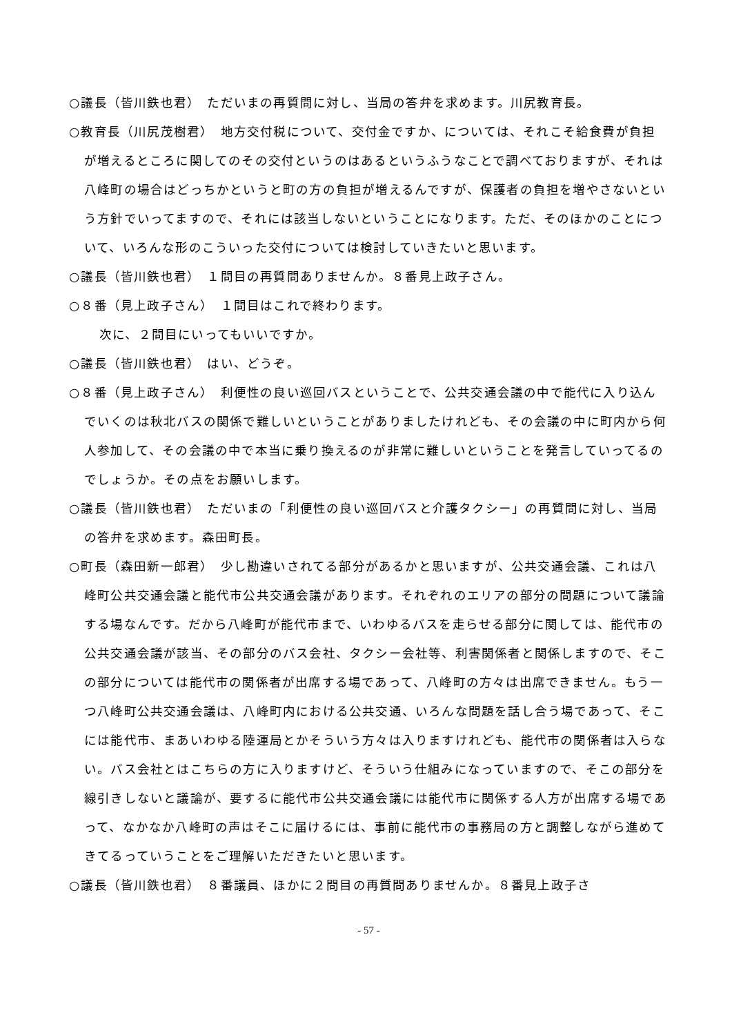○議長（皆川鉄也君）　ただいまの再質問に対し、当局の答弁を求めます。川尻教育長。
○教育長（川尻茂樹君）　地方交付税について、交付金ですか、については、それこそ給食費が負担が増えるところに関してのその交付というのはあるというふうなことで調べておりますが、それは八峰町の場合はどっちかというと町の方の負担が増えるんですが、保護者の負担を増やさないという方針でいってますので、それには該当しないということになります。ただ、そのほかのことについて、いろんな形のこういった交付については検討していきたいと思います。
○議長（皆川鉄也君）　１問目の再質問ありませんか。８番見上政子さん。
○８番（見上政子さん）　１問目はこれで終わります。
次に、２問目にいってもいいですか。
○議長（皆川鉄也君）　はい、どうぞ。
○８番（見上政子さん）　利便性の良い巡回バスということで、公共交通会議の中で能代に入り込んでいくのは秋北バスの関係で難しいということがありましたけれども、その会議の中に町内から何人参加して、その会議の中で本当に乗り換えるのが非常に難しいということを発言していってるのでしょうか。その点をお願いします。
○議長（皆川鉄也君）　ただいまの「利便性の良い巡回バスと介護タクシー」の再質問に対し、当局の答弁を求めます。森田町長。
○町長（森田新一郎君）　少し勘違いされてる部分があるかと思いますが、公共交通会議、これは八峰町公共交通会議と能代市公共交通会議があります。それぞれのエリアの部分の問題について議論する場なんです。だから八峰町が能代市まで、いわゆるバスを走らせる部分に関しては、能代市の公共交通会議が該当、その部分のバス会社、タクシー会社等、利害関係者と関係しますので、そこの部分については能代市の関係者が出席する場であって、八峰町の方々は出席できません。もう一つ八峰町公共交通会議は、八峰町内における公共交通、いろんな問題を話し合う場であって、そこには能代市、まあいわゆる陸運局とかそういう方々は入りますけれども、能代市の関係者は入らない。バス会社とはこちらの方に入りますけど、そういう仕組みになっていますので、そこの部分を線引きしないと議論が、要するに能代市公共交通会議には能代市に関係する人方が出席する場であって、なかなか八峰町の声はそこに届けるには、事前に能代市の事務局の方と調整しながら進めてきてるっていうことをご理解いただきたいと思います。
○議長（皆川鉄也君）　８番議員、ほかに２問目の再質問ありませんか。８番見上政子さ
- 57 -